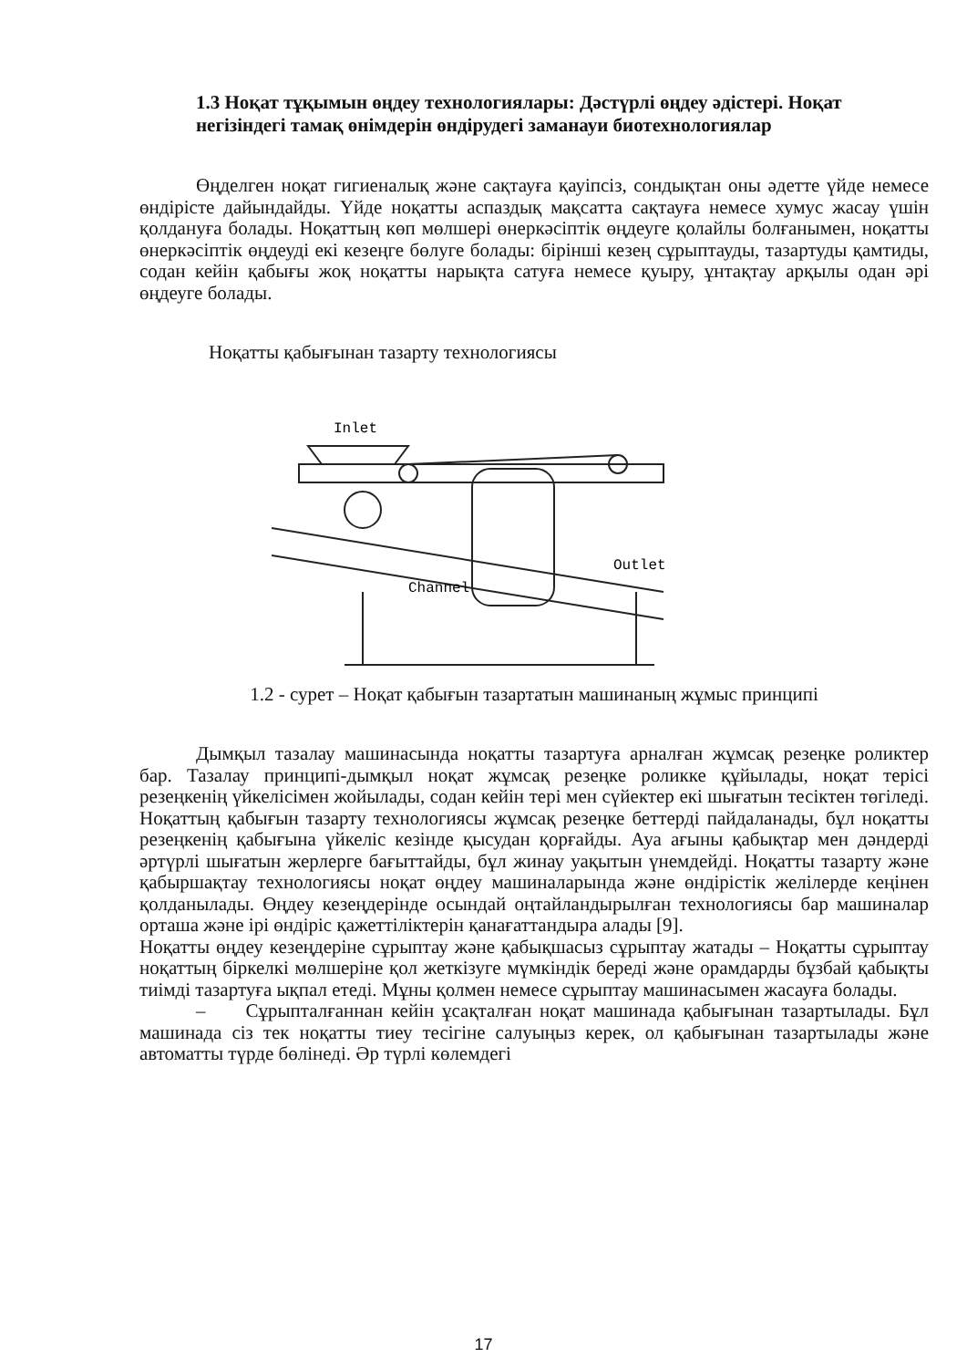1.3 Ноқат тұқымын өңдеу технологиялары: Дәстүрлі өңдеу әдістері. Ноқат негізіндегі тамақ өнімдерін өндірудегі заманауи биотехнологиялар
Өңделген ноқат гигиеналық және сақтауға қауіпсіз, сондықтан оны әдетте үйде немесе өндірісте дайындайды. Үйде ноқатты аспаздық мақсатта сақтауға немесе хумус жасау үшін қолдануға болады. Ноқаттың көп мөлшері өнеркәсіптік өңдеуге қолайлы болғанымен, ноқатты өнеркәсіптік өңдеуді екі кезеңге бөлуге болады: бірінші кезең сұрыптауды, тазартуды қамтиды, содан кейін қабығы жоқ ноқатты нарықта сатуға немесе қуыру, ұнтақтау арқылы одан әрі өңдеуге болады.
Ноқатты қабығынан тазарту технологиясы
Inlet
Channel
Outlet
1.2 - сурет – Ноқат қабығын тазартатын машинаның жұмыс принципі
Дымқыл тазалау машинасында ноқатты тазартуға арналған жұмсақ резеңке роликтер бар. Тазалау принципі-дымқыл ноқат жұмсақ резеңке роликке құйылады, ноқат терісі резеңкенің үйкелісімен жойылады, содан кейін тері мен сүйектер екі шығатын тесіктен төгіледі. Ноқаттың қабығын тазарту технологиясы жұмсақ резеңке беттерді пайдаланады, бұл ноқатты резеңкенің қабығына үйкеліс кезінде қысудан қорғайды. Ауа ағыны қабықтар мен дәндерді әртүрлі шығатын жерлерге бағыттайды, бұл жинау уақытын үнемдейді. Ноқатты тазарту және қабыршақтау технологиясы ноқат өңдеу машиналарында және өндірістік желілерде кеңінен қолданылады. Өңдеу кезеңдерінде осындай оңтайландырылған технологиясы бар машиналар орташа және ірі өндіріс қажеттіліктерін қанағаттандыра алады [9].
Ноқатты өңдеу кезеңдеріне сұрыптау және қабықшасыз сұрыптау жатады – Ноқатты сұрыптау ноқаттың біркелкі мөлшеріне қол жеткізуге мүмкіндік береді және орамдарды бұзбай қабықты тиімді тазартуға ықпал етеді. Мұны қолмен немесе сұрыптау машинасымен жасауға болады.
– Сұрыпталғаннан кейін ұсақталған ноқат машинада қабығынан тазартылады. Бұл машинада сіз тек ноқатты тиеу тесігіне салуыңыз керек, ол қабығынан тазартылады және автоматты түрде бөлінеді. Әр түрлі көлемдегі
17